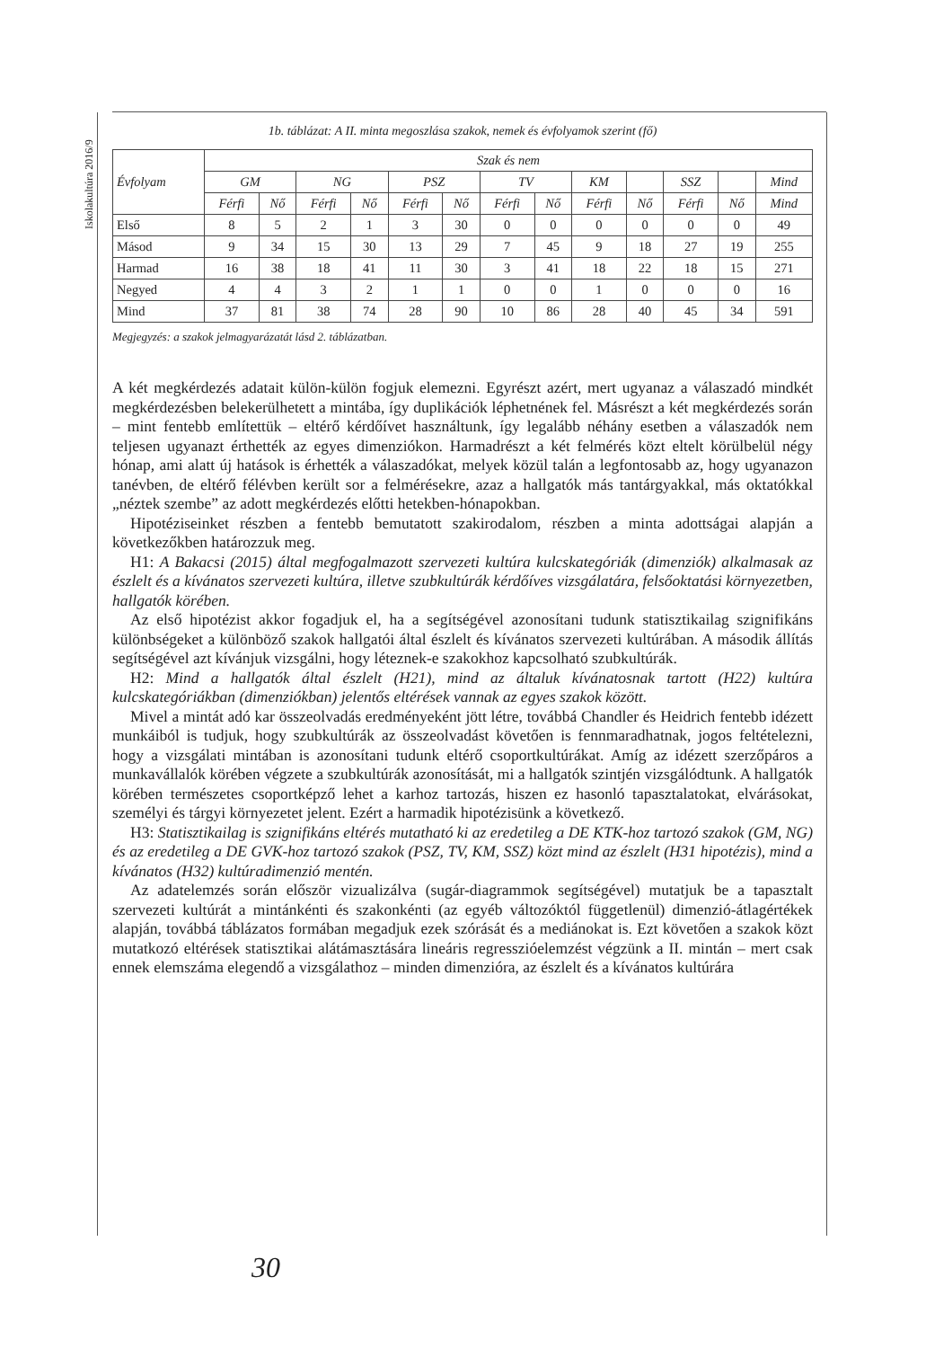Iskolakultúra 2016/9
1b. táblázat: A II. minta megoszlása szakok, nemek és évfolyamok szerint (fő)
| Évfolyam | Szak és nem | | | | | | | | | | | | |
| --- | --- | --- | --- | --- | --- | --- | --- | --- | --- | --- | --- | --- | --- |
| | GM | | NG | | PSZ | | TV | | KM | | SSZ | | Mind |
| | Férfi | Nő | Férfi | Nő | Férfi | Nő | Férfi | Nő | Férfi | Nő | Férfi | Nő | Mind |
| Első | 8 | 5 | 2 | 1 | 3 | 30 | 0 | 0 | 0 | 0 | 0 | 0 | 49 |
| Másod | 9 | 34 | 15 | 30 | 13 | 29 | 7 | 45 | 9 | 18 | 27 | 19 | 255 |
| Harmad | 16 | 38 | 18 | 41 | 11 | 30 | 3 | 41 | 18 | 22 | 18 | 15 | 271 |
| Negyed | 4 | 4 | 3 | 2 | 1 | 1 | 0 | 0 | 1 | 0 | 0 | 0 | 16 |
| Mind | 37 | 81 | 38 | 74 | 28 | 90 | 10 | 86 | 28 | 40 | 45 | 34 | 591 |
Megjegyzés: a szakok jelmagyarázatát lásd 2. táblázatban.
A két megkérdezés adatait külön-külön fogjuk elemezni. Egyrészt azért, mert ugyanaz a válaszadó mindkét megkérdezésben belekerülhetett a mintába, így duplikációk léphetnének fel. Másrészt a két megkérdezés során – mint fentebb említettük – eltérő kérdőívet használtunk, így legalább néhány esetben a válaszadók nem teljesen ugyanazt érthették az egyes dimenziókon. Harmadrészt a két felmérés közt eltelt körülbelül négy hónap, ami alatt új hatások is érhették a válaszadókat, melyek közül talán a legfontosabb az, hogy ugyanazon tanévben, de eltérő félévben került sor a felmérésekre, azaz a hallgatók más tantárgyakkal, más oktatókkal „néztek szembe” az adott megkérdezés előtti hetekben-hónapokban.
Hipotéziseinket részben a fentebb bemutatott szakirodalom, részben a minta adottságai alapján a következőkben határozzuk meg.
H1: A Bakacsi (2015) által megfogalmazott szervezeti kultúra kulcskategóriák (dimenziók) alkalmasak az észlelt és a kívánatos szervezeti kultúra, illetve szubkultúrák kérdőíves vizsgálatára, felsőoktatási környezetben, hallgatók körében.
Az első hipotézist akkor fogadjuk el, ha a segítségével azonosítani tudunk statisztikailag szignifikáns különbségeket a különböző szakok hallgatói által észlelt és kívánatos szervezeti kultúrában. A második állítás segítségével azt kívánjuk vizsgálni, hogy léteznek-e szakokhoz kapcsolható szubkultúrák.
H2: Mind a hallgatók által észlelt (H21), mind az általuk kívánatosnak tartott (H22) kultúra kulcskategóriákban (dimenziókban) jelentős eltérések vannak az egyes szakok között.
Mivel a mintát adó kar összeolvadás eredményeként jött létre, továbbá Chandler és Heidrich fentebb idézett munkáiból is tudjuk, hogy szubkultúrák az összeolvadást követően is fennmaradhatnak, jogos feltételezni, hogy a vizsgálati mintában is azonosítani tudunk eltérő csoportkultúrákat. Amíg az idézett szerzőpáros a munkavállalók körében végzete a szubkultúrák azonosítását, mi a hallgatók szintjén vizsgálódtunk. A hallgatók körében természetes csoportképző lehet a karhoz tartozás, hiszen ez hasonló tapasztalatokat, elvárásokat, személyi és tárgyi környezetet jelent. Ezért a harmadik hipotézisünk a következő.
H3: Statisztikailag is szignifikáns eltérés mutatható ki az eredetileg a DE KTK-hoz tartozó szakok (GM, NG) és az eredetileg a DE GVK-hoz tartozó szakok (PSZ, TV, KM, SSZ) közt mind az észlelt (H31 hipotézis), mind a kívánatos (H32) kultúradimenzió mentén.
Az adatelemzés során először vizualizálva (sugár-diagrammok segítségével) mutatjuk be a tapasztalt szervezeti kultúrát a mintánkénti és szakonkénti (az egyéb változóktól függetlenül) dimenzió-átlagértékek alapján, továbbá táblázatos formában megadjuk ezek szórását és a mediánokat is. Ezt követően a szakok közt mutatkozó eltérések statisztikai alátámasztására lineáris regresszióelemzést végzünk a II. mintán – mert csak ennek elemszáma elegendő a vizsgálathoz – minden dimenzióra, az észlelt és a kívánatos kultúrára
30